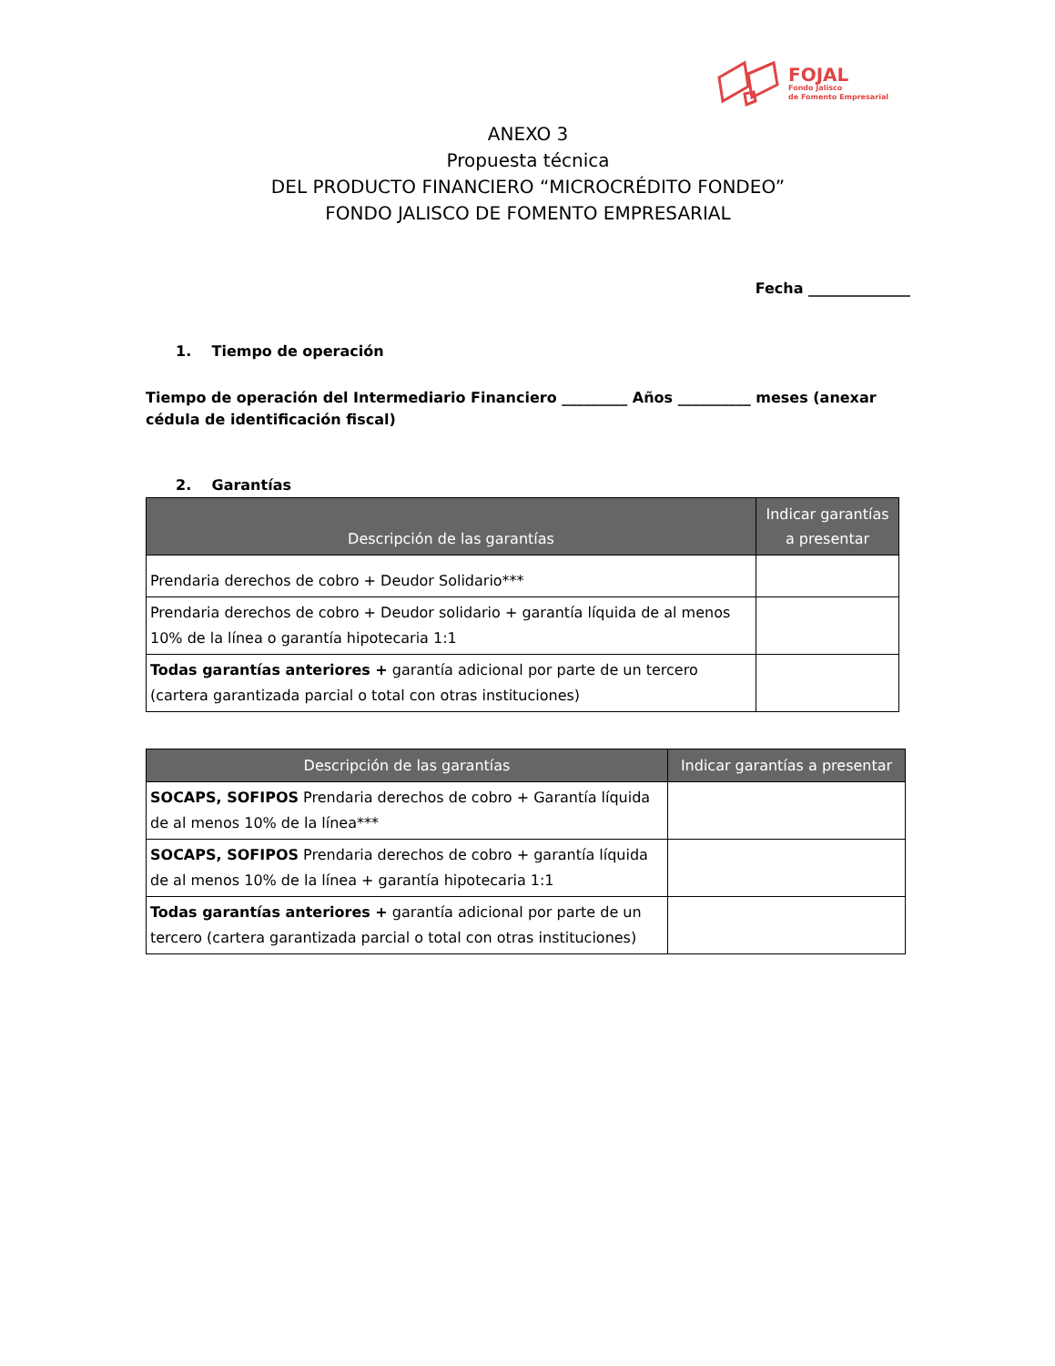FOJAL
Fondo Jalisco
de Fomento Empresarial
ANEXO 3
Propuesta técnica
DEL PRODUCTO FINANCIERO “MICROCRÉDITO FONDEO”
FONDO JALISCO DE FOMENTO EMPRESARIAL
Fecha ______________
1. Tiempo de operación
Tiempo de operación del Intermediario Financiero _________ Años __________ meses (anexar cédula de identificación fiscal)
2. Garantías
| Descripción de las garantías | Indicar garantías a presentar |
| --- | --- |
| Prendaria derechos de cobro + Deudor Solidario*** | |
| Prendaria derechos de cobro + Deudor solidario + garantía líquida de al menos 10% de la línea o garantía hipotecaria 1:1 | |
| Todas garantías anteriores + garantía adicional por parte de un tercero (cartera garantizada parcial o total con otras instituciones) | |
| Descripción de las garantías | Indicar garantías a presentar |
| --- | --- |
| SOCAPS, SOFIPOS Prendaria derechos de cobro + Garantía líquida de al menos 10% de la línea*** | |
| SOCAPS, SOFIPOS Prendaria derechos de cobro + garantía líquida de al menos 10% de la línea + garantía hipotecaria 1:1 | |
| Todas garantías anteriores + garantía adicional por parte de un tercero (cartera garantizada parcial o total con otras instituciones) | |